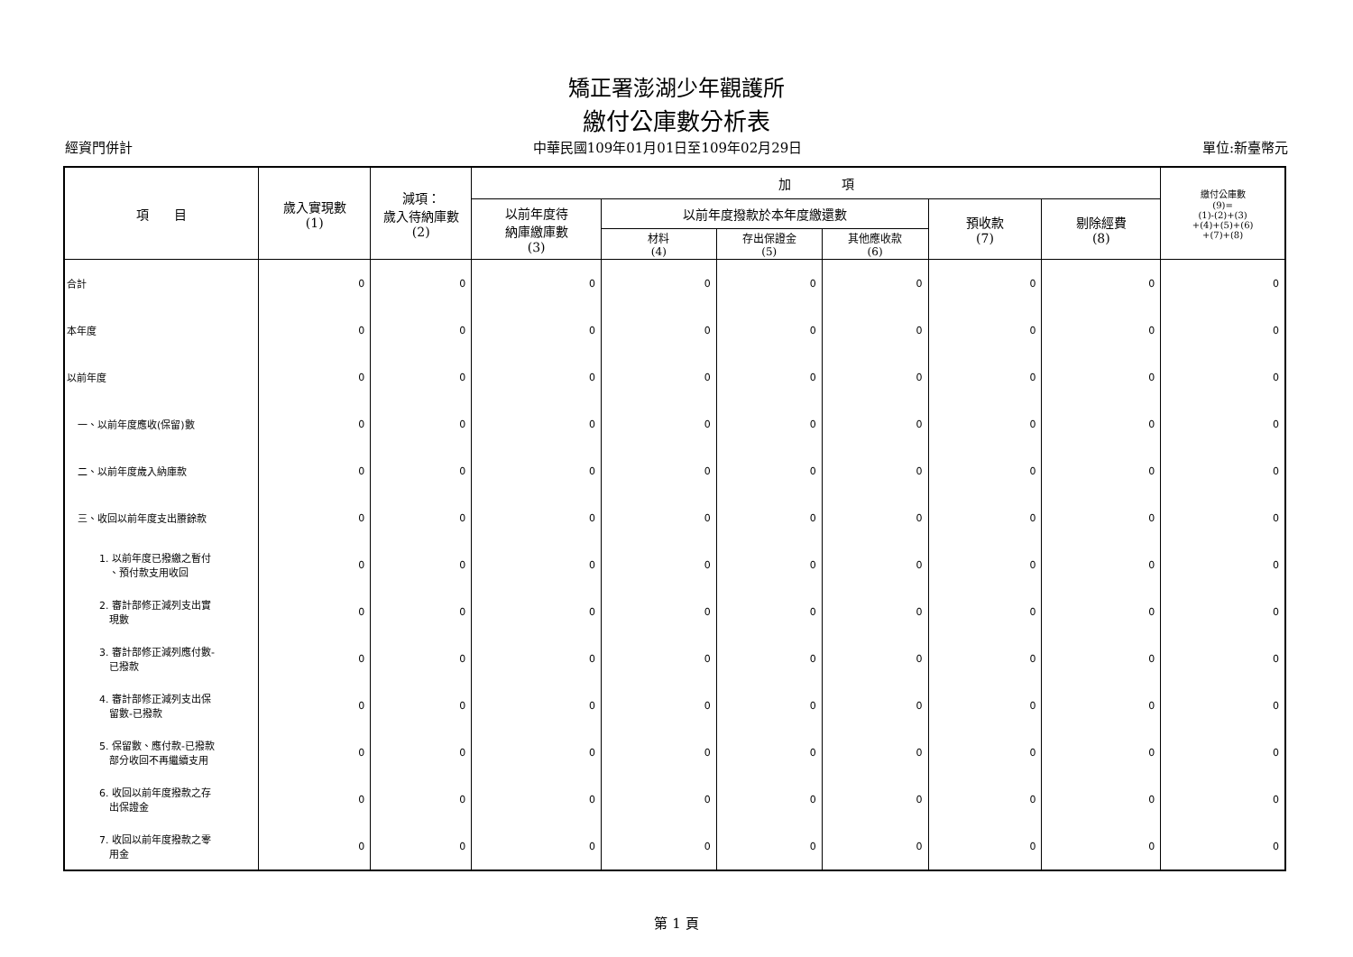矯正署澎湖少年觀護所
繳付公庫數分析表
經資門併計 中華民國109年01月01日至109年02月29日 單位:新臺幣元
| 項 目 | 歲入實現數 (1) | 減項： 歲入待納庫數 (2) | 加 項 | | | | | | 繳付公庫數 (9)= (1)-(2)+(3) +(4)+(5)+(6) +(7)+(8) |
| --- | --- | --- | --- | --- | --- | --- | --- | --- | --- |
| | | | 以前年度待 納庫繳庫數 (3) | 以前年度撥款於本年度繳還數 | | | 預收款 (7) | 剔除經費 (8) | |
| | | | | 材料 (4) | 存出保證金 (5) | 其他應收款 (6) | | | |
| 合計 | 0 | 0 | 0 | 0 | 0 | 0 | 0 | 0 | 0 |
| 本年度 | 0 | 0 | 0 | 0 | 0 | 0 | 0 | 0 | 0 |
| 以前年度 | 0 | 0 | 0 | 0 | 0 | 0 | 0 | 0 | 0 |
| 一、以前年度應收(保留)數 | 0 | 0 | 0 | 0 | 0 | 0 | 0 | 0 | 0 |
| 二、以前年度歲入納庫款 | 0 | 0 | 0 | 0 | 0 | 0 | 0 | 0 | 0 |
| 三、收回以前年度支出賸餘款 | 0 | 0 | 0 | 0 | 0 | 0 | 0 | 0 | 0 |
| 1. 以前年度已撥繳之暫付 、預付款支用收回 | 0 | 0 | 0 | 0 | 0 | 0 | 0 | 0 | 0 |
| 2. 審計部修正減列支出實 現數 | 0 | 0 | 0 | 0 | 0 | 0 | 0 | 0 | 0 |
| 3. 審計部修正減列應付數- 已撥款 | 0 | 0 | 0 | 0 | 0 | 0 | 0 | 0 | 0 |
| 4. 審計部修正減列支出保 留數-已撥款 | 0 | 0 | 0 | 0 | 0 | 0 | 0 | 0 | 0 |
| 5. 保留數、應付款-已撥款 部分收回不再繼續支用 | 0 | 0 | 0 | 0 | 0 | 0 | 0 | 0 | 0 |
| 6. 收回以前年度撥款之存 出保證金 | 0 | 0 | 0 | 0 | 0 | 0 | 0 | 0 | 0 |
| 7. 收回以前年度撥款之零 用金 | 0 | 0 | 0 | 0 | 0 | 0 | 0 | 0 | 0 |
第 1 頁